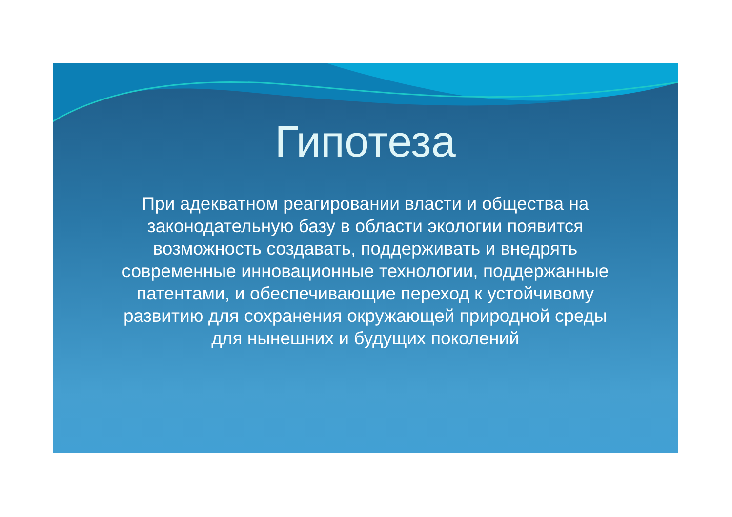Гипотеза
При адекватном реагировании власти и общества на законодательную базу в области экологии появится возможность создавать, поддерживать и внедрять современные инновационные технологии, поддержанные патентами, и обеспечивающие переход к устойчивому развитию для сохранения окружающей природной среды для нынешних и будущих поколений